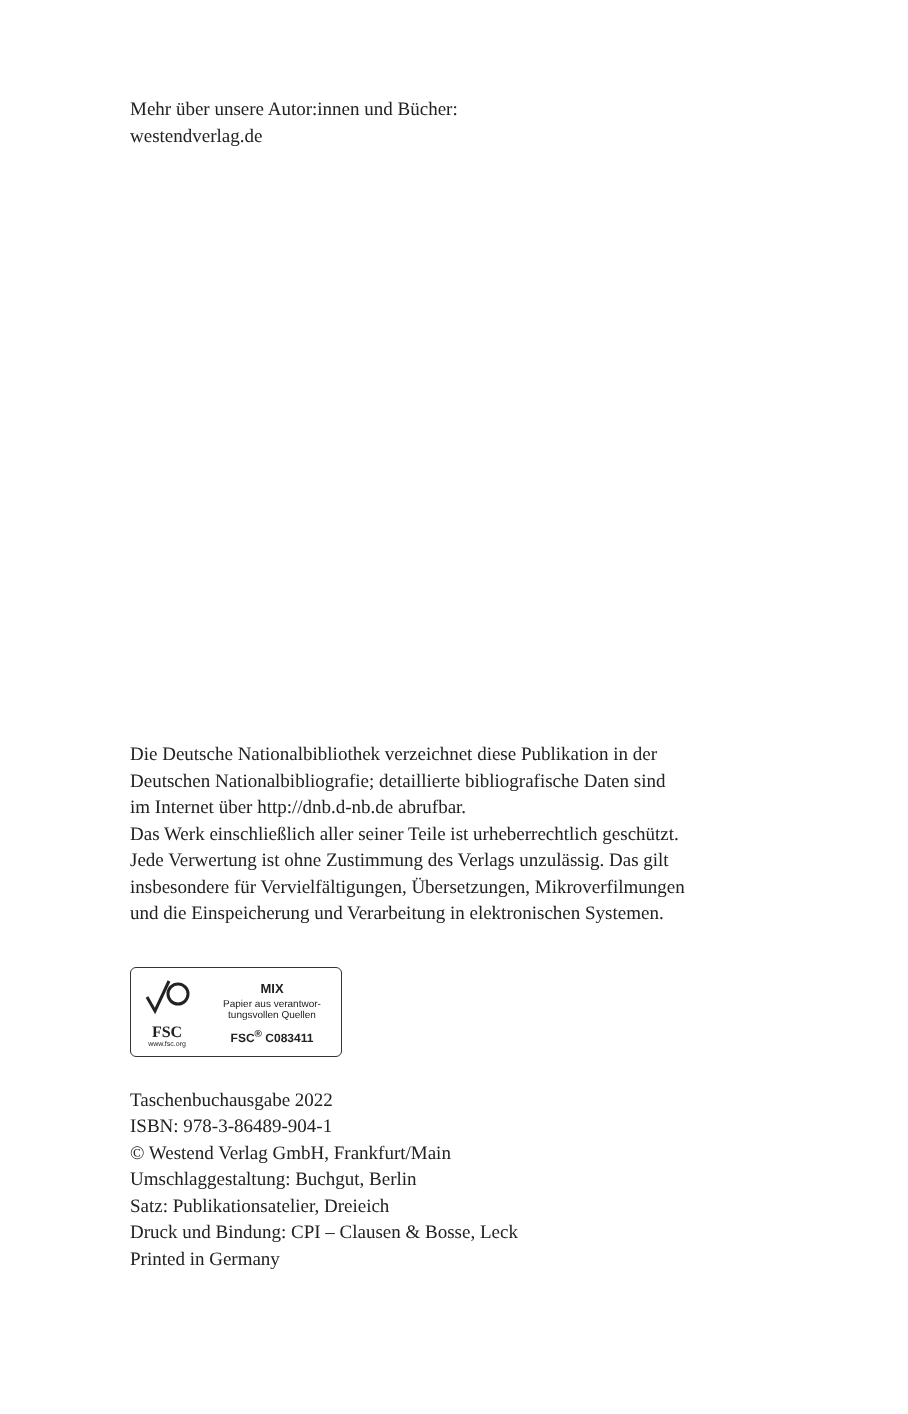Mehr über unsere Autor:innen und Bücher:
westendverlag.de
Die Deutsche Nationalbibliothek verzeichnet diese Publikation in der
Deutschen Nationalbibliografie; detaillierte bibliografische Daten sind
im Internet über http://dnb.d-nb.de abrufbar.
Das Werk einschließlich aller seiner Teile ist urheberrechtlich geschützt.
Jede Verwertung ist ohne Zustimmung des Verlags unzulässig. Das gilt
insbesondere für Vervielfältigungen, Übersetzungen, Mikroverfilmungen
und die Einspeicherung und Verarbeitung in elektronischen Systemen.
FSC
www.fsc.org
MIX
Papier aus verantwor-
tungsvollen Quellen
FSC<sup>®</sup> C083411
Taschenbuchausgabe 2022
ISBN: 978-3-86489-904-1
© Westend Verlag GmbH, Frankfurt/Main
Umschlaggestaltung: Buchgut, Berlin
Satz: Publikationsatelier, Dreieich
Druck und Bindung: CPI – Clausen & Bosse, Leck
Printed in Germany